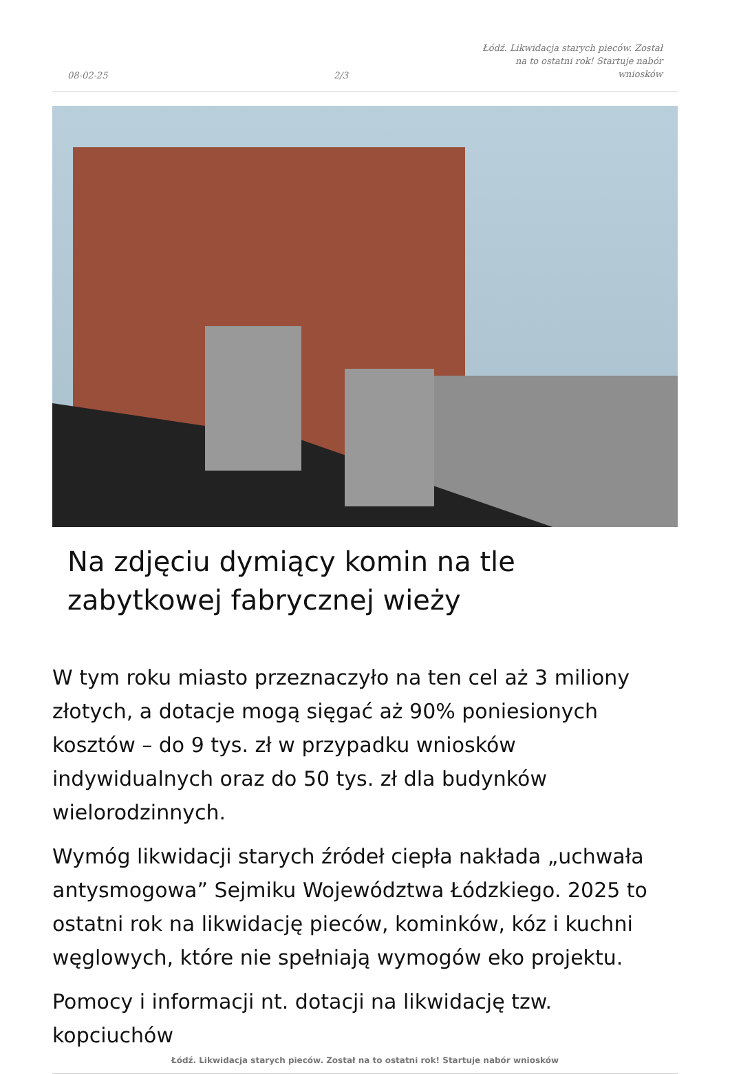08-02-25 2/3 Łódź. Likwidacja starych pieców. Został na to ostatni rok! Startuje nabór wniosków
Na zdjęciu dymiący komin na tle zabytkowej fabrycznej wieży
W tym roku miasto przeznaczyło na ten cel aż 3 miliony złotych, a dotacje mogą sięgać aż 90% poniesionych kosztów – do 9 tys. zł w przypadku wniosków indywidualnych oraz do 50 tys. zł dla budynków wielorodzinnych.
Wymóg likwidacji starych źródeł ciepła nakłada „uchwała antysmogowa” Sejmiku Województwa Łódzkiego. 2025 to ostatni rok na likwidację pieców, kominków, kóz i kuchni węglowych, które nie spełniają wymogów eko projektu.
Pomocy i informacji nt. dotacji na likwidację tzw. kopciuchów
Łódź. Likwidacja starych pieców. Został na to ostatni rok! Startuje nabór wniosków